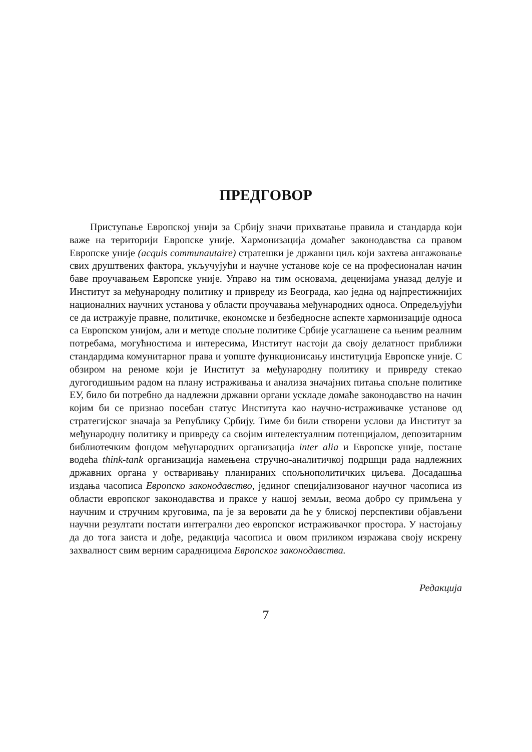ПРЕДГОВОР
Приступање Европској унији за Србију значи прихватање правила и стандарда који важе на територији Европске уније. Хармонизација домаћег законодавства са правом Европске уније (acquis communautaire) стратешки је државни циљ који захтева ангажовање свих друштвених фактора, укључујући и научне установе које се на професионалан начин баве проучавањем Европске уније. Управо на тим основама, деценијама уназад делује и Институт за међународну политику и привреду из Београда, као једна од најпрестижнијих националних научних установа у области проучавања међународних односа. Опредељујући се да истражује правне, политичке, економске и безбедносне аспекте хармонизације односа са Европском унијом, али и методе спољне политике Србије усаглашене са њеним реалним потребама, могућностима и интересима, Институт настоји да своју делатност приближи стандардима комунитарног права и уопште функционисању институција Европске уније. С обзиром на реноме који је Институт за међународну политику и привреду стекао дугогодишњим радом на плану истраживања и анализа значајних питања спољне политике ЕУ, било би потребно да надлежни државни органи ускладе домаће законодавство на начин којим би се признао посебан статус Института као научно-истраживачке установе од стратегијског значаја за Републику Србију. Тиме би били створени услови да Институт за међународну политику и привреду са својим интелектуалним потенцијалом, депозитарним библиотечким фондом међународних организација inter alia и Европске уније, постане водећа think-tank организација намењена стручно-аналитичкој подршци рада надлежних државних органа у остваривању планираних спољнополитичких циљева. Досадашња издања часописа Европско законодавство, јединог специјализованог научног часописа из области европског законодавства и праксе у нашој земљи, веома добро су примљена у научним и стручним круговима, па је за веровати да ће у блиској перспективи објављени научни резултати постати интегрални део европског истраживачког простора. У настојању да до тога заиста и дође, редакција часописа и овом приликом изражава своју искрену захвалност свим верним сарадницима Европског законодавства.
Редакција
7